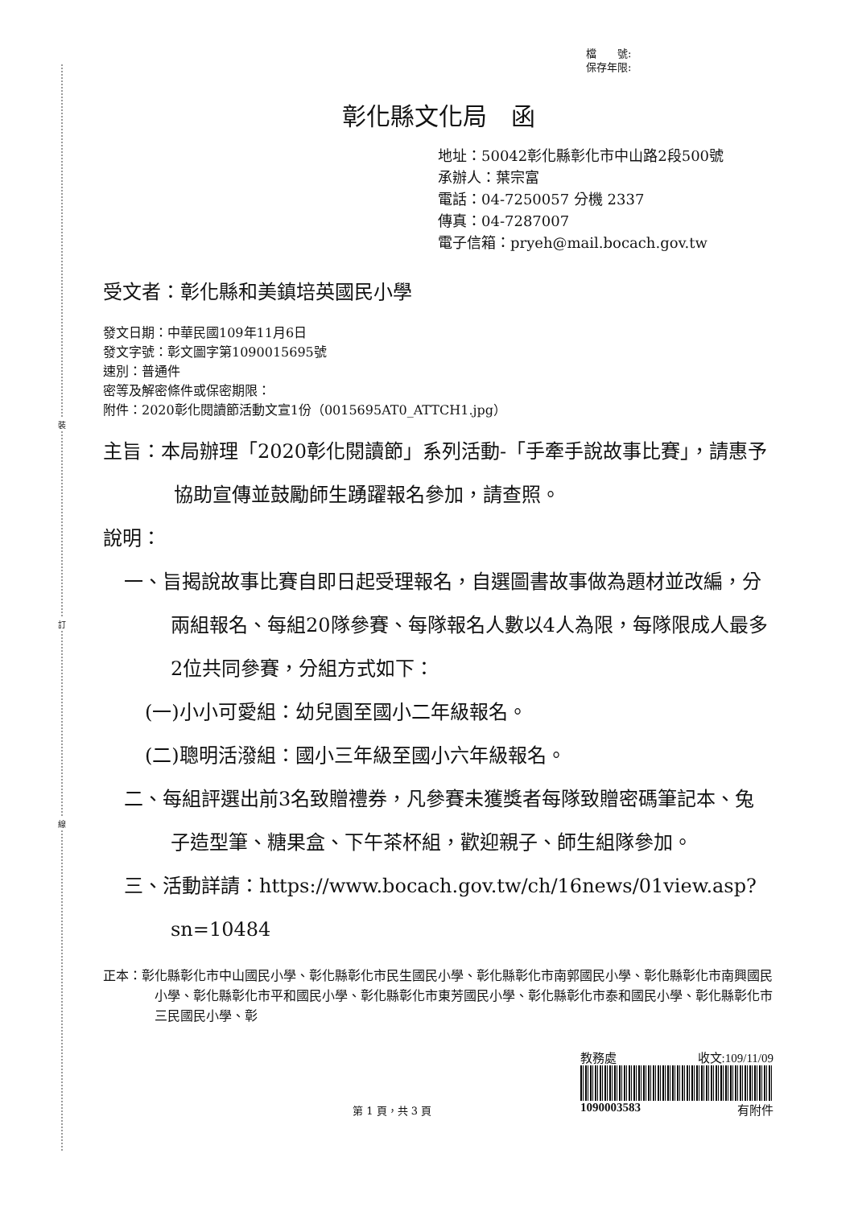裝
訂
線
檔　　號:
保存年限:
彰化縣文化局　函
地址：50042彰化縣彰化市中山路2段500號
承辦人：葉宗富
電話：04-7250057 分機 2337
傳真：04-7287007
電子信箱：pryeh@mail.bocach.gov.tw
受文者：彰化縣和美鎮培英國民小學
發文日期：中華民國109年11月6日
發文字號：彰文圖字第1090015695號
速別：普通件
密等及解密條件或保密期限：
附件：2020彰化閱讀節活動文宣1份（0015695AT0_ATTCH1.jpg）
主旨：本局辦理「2020彰化閱讀節」系列活動-「手牽手說故事比賽」，請惠予協助宣傳並鼓勵師生踴躍報名參加，請查照。
說明：
一、旨揭說故事比賽自即日起受理報名，自選圖書故事做為題材並改編，分兩組報名、每組20隊參賽、每隊報名人數以4人為限，每隊限成人最多2位共同參賽，分組方式如下：
(一)小小可愛組：幼兒園至國小二年級報名。
(二)聰明活潑組：國小三年級至國小六年級報名。
二、每組評選出前3名致贈禮券，凡參賽未獲獎者每隊致贈密碼筆記本、兔子造型筆、糖果盒、下午茶杯組，歡迎親子、師生組隊參加。
三、活動詳請：https://www.bocach.gov.tw/ch/16news/01view.asp?sn=10484
正本：彰化縣彰化市中山國民小學、彰化縣彰化市民生國民小學、彰化縣彰化市南郭國民小學、彰化縣彰化市南興國民小學、彰化縣彰化市平和國民小學、彰化縣彰化市東芳國民小學、彰化縣彰化市泰和國民小學、彰化縣彰化市三民國民小學、彰
第 1 頁，共 3 頁
教務處 收文:109/11/09
1090003583 有附件